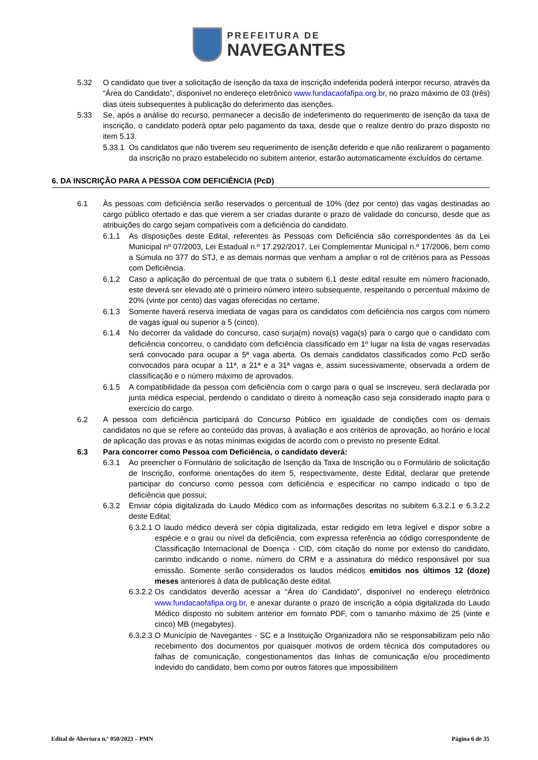PREFEITURA DE
NAVEGANTES
5.32 O candidato que tiver a solicitação de isenção da taxa de inscrição indeferida poderá interpor recurso, através da “Área do Candidato”, disponível no endereço eletrônico www.fundacaofafipa.org.br, no prazo máximo de 03 (três) dias úteis subsequentes à publicação do deferimento das isenções.
5.33 Se, após a análise do recurso, permanecer a decisão de indeferimento do requerimento de isenção da taxa de inscrição, o candidato poderá optar pelo pagamento da taxa, desde que o realize dentro do prazo disposto no item 5.13.
5.33.1 Os candidatos que não tiverem seu requerimento de isenção deferido e que não realizarem o pagamento da inscrição no prazo estabelecido no subitem anterior, estarão automaticamente excluídos do certame.
6. DA INSCRIÇÃO PARA A PESSOA COM DEFICIÊNCIA (PcD)
6.1 Às pessoas com deficiência serão reservados o percentual de 10% (dez por cento) das vagas destinadas ao cargo público ofertado e das que vierem a ser criadas durante o prazo de validade do concurso, desde que as atribuições do cargo sejam compatíveis com a deficiência do candidato.
6.1.1 As disposições deste Edital, referentes às Pessoas com Deficiência são correspondentes às da Lei Municipal nº 07/2003, Lei Estadual n.º 17.292/2017, Lei Complementar Municipal n.º 17/2006, bem como a Súmula no 377 do STJ, e as demais normas que venham a ampliar o rol de critérios para as Pessoas com Deficiência.
6.1.2 Caso a aplicação do percentual de que trata o subitem 6.1 deste edital resulte em número fracionado, este deverá ser elevado até o primeiro número inteiro subsequente, respeitando o percentual máximo de 20% (vinte por cento) das vagas oferecidas no certame.
6.1.3 Somente haverá reserva imediata de vagas para os candidatos com deficiência nos cargos com número de vagas igual ou superior a 5 (cinco).
6.1.4 No decorrer da validade do concurso, caso surja(m) nova(s) vaga(s) para o cargo que o candidato com deficiência concorreu, o candidato com deficiência classificado em 1º lugar na lista de vagas reservadas será convocado para ocupar a 5ª vaga aberta. Os demais candidatos classificados como PcD serão convocados para ocupar a 11ª, a 21ª e a 31ª vagas e, assim sucessivamente, observada a ordem de classificação e o número máximo de aprovados.
6.1.5 A compatibilidade da pessoa com deficiência com o cargo para o qual se inscreveu, será declarada por junta médica especial, perdendo o candidato o direito à nomeação caso seja considerado inapto para o exercício do cargo.
6.2 A pessoa com deficiência participará do Concurso Público em igualdade de condições com os demais candidatos no que se refere ao conteúdo das provas, à avaliação e aos critérios de aprovação, ao horário e local de aplicação das provas e às notas mínimas exigidas de acordo com o previsto no presente Edital.
6.3 Para concorrer como Pessoa com Deficiência, o candidato deverá:
6.3.1 Ao preencher o Formulário de solicitação de Isenção da Taxa de Inscrição ou o Formulário de solicitação de Inscrição, conforme orientações do item 5, respectivamente, deste Edital, declarar que pretende participar do concurso como pessoa com deficiência e especificar no campo indicado o tipo de deficiência que possui;
6.3.2 Enviar cópia digitalizada do Laudo Médico com as informações descritas no subitem 6.3.2.1 e 6.3.2.2 deste Edital;
6.3.2.1 O laudo médico deverá ser cópia digitalizada, estar redigido em letra legível e dispor sobre a espécie e o grau ou nível da deficiência, com expressa referência ao código correspondente de Classificação Internacional de Doença - CID, com citação do nome por extenso do candidato, carimbo indicando o nome, número do CRM e a assinatura do médico responsável por sua emissão. Somente serão considerados os laudos médicos emitidos nos últimos 12 (doze) meses anteriores à data de publicação deste edital.
6.3.2.2 Os candidatos deverão acessar a “Área do Candidato”, disponível no endereço eletrônico www.fundacaofafipa.org.br, e anexar durante o prazo de inscrição a cópia digitalizada do Laudo Médico disposto no subitem anterior em formato PDF, com o tamanho máximo de 25 (vinte e cinco) MB (megabytes).
6.3.2.3 O Município de Navegantes - SC e a Instituição Organizadora não se responsabilizam pelo não recebimento dos documentos por quaisquer motivos de ordem técnica dos computadores ou falhas de comunicação, congestionamentos das linhas de comunicação e/ou procedimento indevido do candidato, bem como por outros fatores que impossibilitem
Edital de Abertura n.º 050/2023 – PMN Página 6 de 35